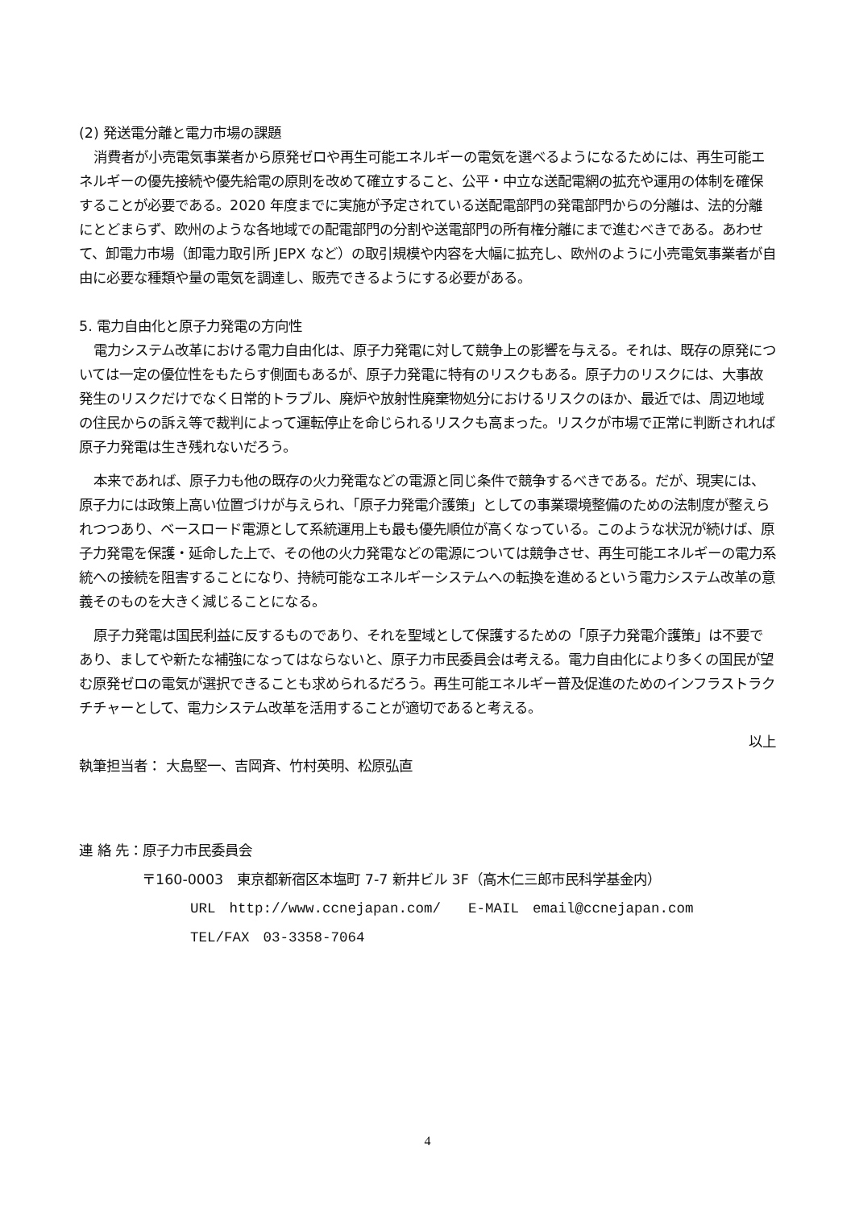(2) 発送電分離と電力市場の課題
消費者が小売電気事業者から原発ゼロや再生可能エネルギーの電気を選べるようになるためには、再生可能エネルギーの優先接続や優先給電の原則を改めて確立すること、公平・中立な送配電網の拡充や運用の体制を確保することが必要である。2020 年度までに実施が予定されている送配電部門の発電部門からの分離は、法的分離にとどまらず、欧州のような各地域での配電部門の分割や送電部門の所有権分離にまで進むべきである。あわせて、卸電力市場（卸電力取引所 JEPX など）の取引規模や内容を大幅に拡充し、欧州のように小売電気事業者が自由に必要な種類や量の電気を調達し、販売できるようにする必要がある。
5. 電力自由化と原子力発電の方向性
電力システム改革における電力自由化は、原子力発電に対して競争上の影響を与える。それは、既存の原発については一定の優位性をもたらす側面もあるが、原子力発電に特有のリスクもある。原子力のリスクには、大事故発生のリスクだけでなく日常的トラブル、廃炉や放射性廃棄物処分におけるリスクのほか、最近では、周辺地域の住民からの訴え等で裁判によって運転停止を命じられるリスクも高まった。リスクが市場で正常に判断されれば原子力発電は生き残れないだろう。
本来であれば、原子力も他の既存の火力発電などの電源と同じ条件で競争するべきである。だが、現実には、原子力には政策上高い位置づけが与えられ、「原子力発電介護策」としての事業環境整備のための法制度が整えられつつあり、ベースロード電源として系統運用上も最も優先順位が高くなっている。このような状況が続けば、原子力発電を保護・延命した上で、その他の火力発電などの電源については競争させ、再生可能エネルギーの電力系統への接続を阻害することになり、持続可能なエネルギーシステムへの転換を進めるという電力システム改革の意義そのものを大きく減じることになる。
原子力発電は国民利益に反するものであり、それを聖域として保護するための「原子力発電介護策」は不要であり、ましてや新たな補強になってはならないと、原子力市民委員会は考える。電力自由化により多くの国民が望む原発ゼロの電気が選択できることも求められるだろう。再生可能エネルギー普及促進のためのインフラストラクチチャーとして、電力システム改革を活用することが適切であると考える。
以上
執筆担当者： 大島堅一、吉岡斉、竹村英明、松原弘直
連 絡 先：原子力市民委員会
〒160-0003　東京都新宿区本塩町 7-7 新井ビル 3F（高木仁三郎市民科学基金内）
URL　http://www.ccnejapan.com/　　E-MAIL　email@ccnejapan.com
TEL/FAX　03-3358-7064
4